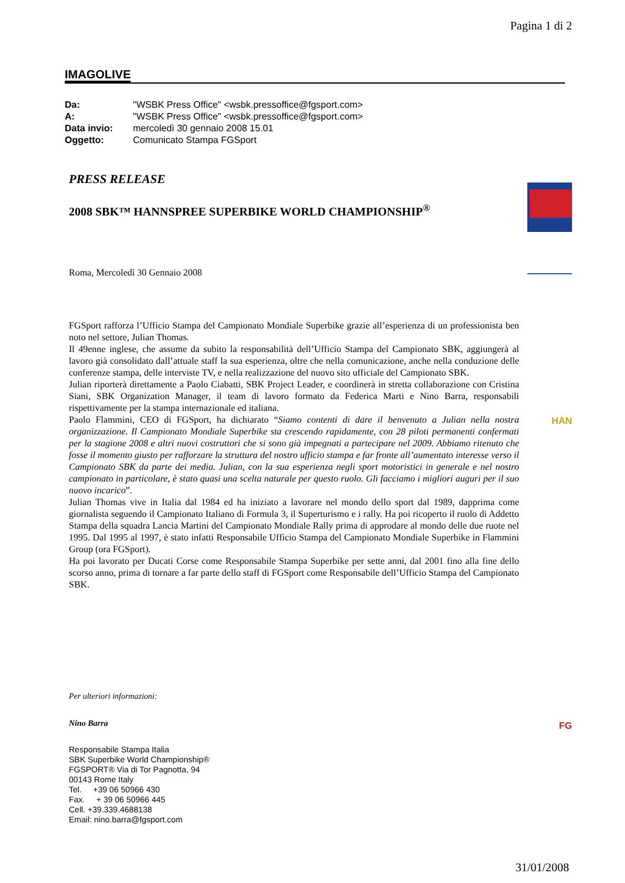Pagina 1 di 2
IMAGOLIVE
| Da: | "WSBK Press Office" <wsbk.pressoffice@fgsport.com> |
| A: | "WSBK Press Office" <wsbk.pressoffice@fgsport.com> |
| Data invio: | mercoledì 30 gennaio 2008 15.01 |
| Oggetto: | Comunicato Stampa FGSport |
PRESS RELEASE
2008 SBK™ HANNSPREE SUPERBIKE WORLD CHAMPIONSHIP<sup>®</sup>
Roma, Mercoledì 30 Gennaio 2008
FGSport rafforza l’Ufficio Stampa del Campionato Mondiale Superbike grazie all’esperienza di un professionista ben noto nel settore, Julian Thomas.
Il 49enne inglese, che assume da subito la responsabilità dell’Ufficio Stampa del Campionato SBK, aggiungerà al lavoro già consolidato dall’attuale staff la sua esperienza, oltre che nella comunicazione, anche nella conduzione delle conferenze stampa, delle interviste TV, e nella realizzazione del nuovo sito ufficiale del Campionato SBK.
Julian riporterà direttamente a Paolo Ciabatti, SBK Project Leader, e coordinerà in stretta collaborazione con Cristina Siani, SBK Organization Manager, il team di lavoro formato da Federica Marti e Nino Barra, responsabili rispettivamente per la stampa internazionale ed italiana.
Paolo Flammini, CEO di FGSport, ha dichiarato “Siamo contenti di dare il benvenuto a Julian nella nostra organizzazione. Il Campionato Mondiale Superbike sta crescendo rapidamente, con 28 piloti permanenti confermati per la stagione 2008 e altri nuovi costruttori che si sono già impegnati a partecipare nel 2009. Abbiamo ritenuto che fosse il momento giusto per rafforzare la struttura del nostro ufficio stampa e far fronte all’aumentato interesse verso il Campionato SBK da parte dei media. Julian, con la sua esperienza negli sport motoristici in generale e nel nostro campionato in particolare, è stato quasi una scelta naturale per questo ruolo. Gli facciamo i migliori auguri per il suo nuovo incarico”.
Julian Thomas vive in Italia dal 1984 ed ha iniziato a lavorare nel mondo dello sport dal 1989, dapprima come giornalista seguendo il Campionato Italiano di Formula 3, il Superturismo e i rally. Ha poi ricoperto il ruolo di Addetto Stampa della squadra Lancia Martini del Campionato Mondiale Rally prima di approdare al mondo delle due ruote nel 1995. Dal 1995 al 1997, è stato infatti Responsabile Ufficio Stampa del Campionato Mondiale Superbike in Flammini Group (ora FGSport).
Ha poi lavorato per Ducati Corse come Responsabile Stampa Superbike per sette anni, dal 2001 fino alla fine dello scorso anno, prima di tornare a far parte dello staff di FGSport come Responsabile dell’Ufficio Stampa del Campionato SBK.
Per ulteriori informazioni:
Nino Barra
Responsabile Stampa Italia
SBK Superbike World Championship®
FGSPORT® Via di Tor Pagnotta, 94
00143 Rome Italy
Tel. +39 06 50966 430
Fax. + 39 06 50966 445
Cell. +39.339.4688138
Email: nino.barra@fgsport.com
HAN
FG
31/01/2008